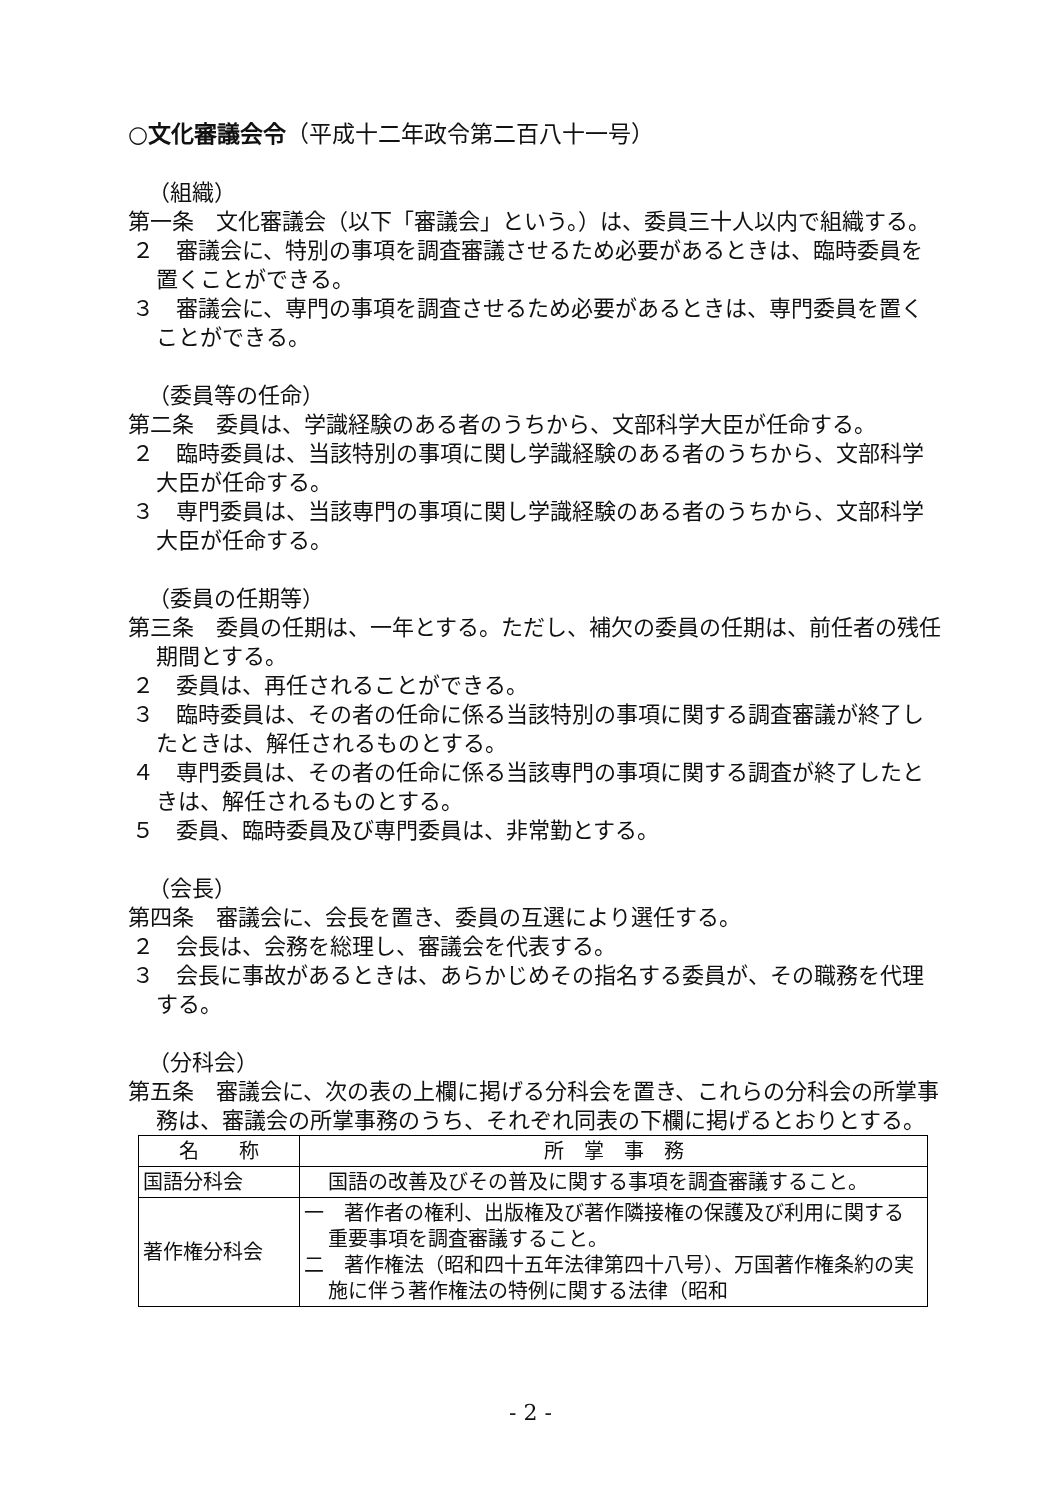○文化審議会令（平成十二年政令第二百八十一号）
（組織）
第一条　文化審議会（以下「審議会」という。）は、委員三十人以内で組織する。
２　審議会に、特別の事項を調査審議させるため必要があるときは、臨時委員を置くことができる。
３　審議会に、専門の事項を調査させるため必要があるときは、専門委員を置くことができる。
（委員等の任命）
第二条　委員は、学識経験のある者のうちから、文部科学大臣が任命する。
２　臨時委員は、当該特別の事項に関し学識経験のある者のうちから、文部科学大臣が任命する。
３　専門委員は、当該専門の事項に関し学識経験のある者のうちから、文部科学大臣が任命する。
（委員の任期等）
第三条　委員の任期は、一年とする。ただし、補欠の委員の任期は、前任者の残任期間とする。
２　委員は、再任されることができる。
３　臨時委員は、その者の任命に係る当該特別の事項に関する調査審議が終了したときは、解任されるものとする。
４　専門委員は、その者の任命に係る当該専門の事項に関する調査が終了したときは、解任されるものとする。
５　委員、臨時委員及び専門委員は、非常勤とする。
（会長）
第四条　審議会に、会長を置き、委員の互選により選任する。
２　会長は、会務を総理し、審議会を代表する。
３　会長に事故があるときは、あらかじめその指名する委員が、その職務を代理する。
（分科会）
第五条　審議会に、次の表の上欄に掲げる分科会を置き、これらの分科会の所掌事務は、審議会の所掌事務のうち、それぞれ同表の下欄に掲げるとおりとする。
| 名 称 | 所 掌 事 務 |
| --- | --- |
| 国語分科会 | 国語の改善及びその普及に関する事項を調査審議すること。 |
| 著作権分科会 | 一 著作者の権利、出版権及び著作隣接権の保護及び利用に関する重要事項を調査審議すること。 二 著作権法（昭和四十五年法律第四十八号）、万国著作権条約の実施に伴う著作権法の特例に関する法律（昭和 |
- 2 -